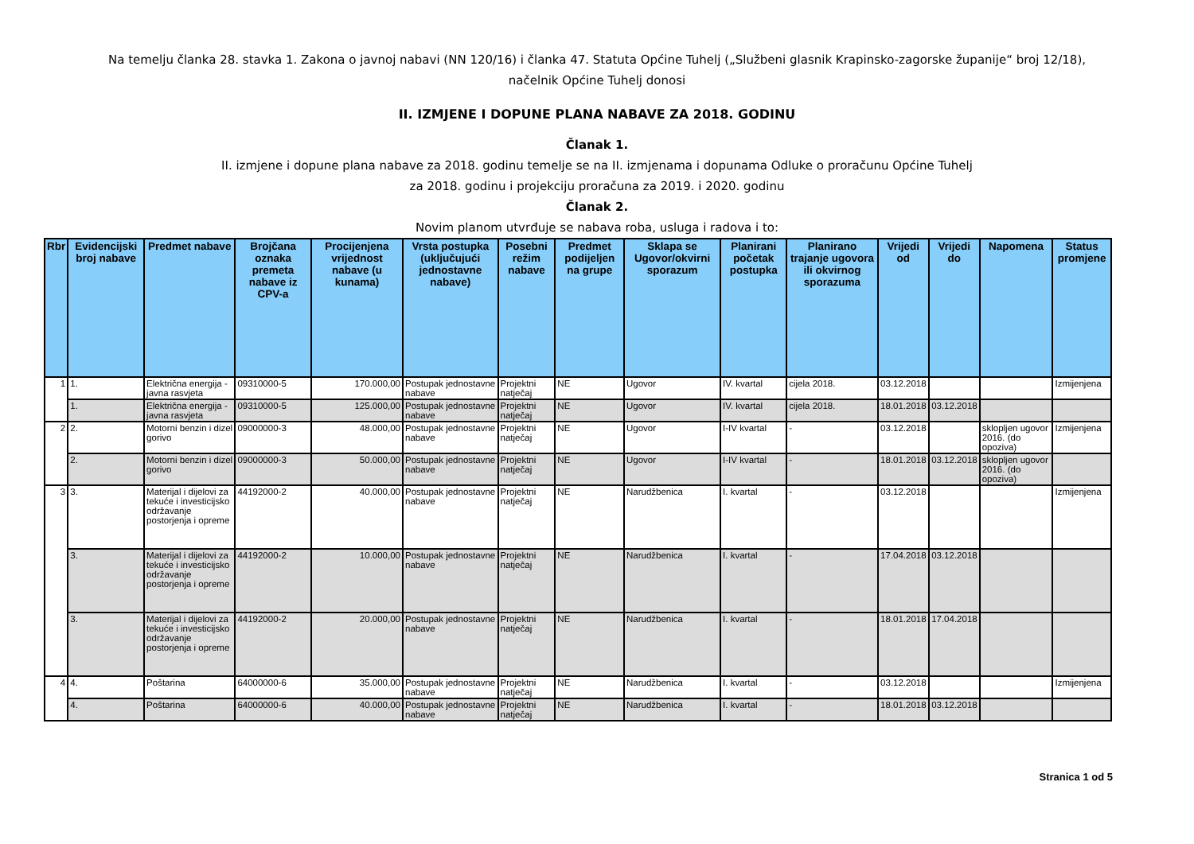Na temelju članka 28. stavka 1. Zakona o javnoj nabavi (NN 120/16) i članka 47. Statuta Općine Tuhelj („Službeni glasnik Krapinsko-zagorske županije“ broj 12/18),
načelnik Općine Tuhelj donosi
II. IZMJENE I DOPUNE PLANA NABAVE ZA 2018. GODINU
Članak 1.
II. izmjene i dopune plana nabave za 2018. godinu temelje se na II. izmjenama i dopunama Odluke o proračunu Općine Tuhelj
za 2018. godinu i projekciju proračuna za 2019. i 2020. godinu
Članak 2.
Novim planom utvrđuje se nabava roba, usluga i radova i to:
| Rbr | Evidencijski broj nabave | Predmet nabave | Brojčana oznaka premeta nabave iz CPV-a | Procijenjena vrijednost nabave (u kunama) | Vrsta postupka (uključujući jednostavne nabave) | Posebni režim nabave | Predmet podijeljen na grupe | Sklapa se Ugovor/okvirni sporazum | Planirani početak postupka | Planirano trajanje ugovora ili okvirnog sporazuma | Vrijedi od | Vrijedi do | Napomena | Status promjene |
| --- | --- | --- | --- | --- | --- | --- | --- | --- | --- | --- | --- | --- | --- | --- |
| 1 | 1. | Električna energija - javna rasvjeta | 09310000-5 | 170.000,00 | Postupak jednostavne nabave | Projektni natječaj | NE | Ugovor | IV. kvartal | cijela 2018. | 03.12.2018 | | | Izmijenjena |
| | 1. | Električna energija - javna rasvjeta | 09310000-5 | 125.000,00 | Postupak jednostavne nabave | Projektni natječaj | NE | Ugovor | IV. kvartal | cijela 2018. | 18.01.2018 | 03.12.2018 | | |
| 2 | 2. | Motorni benzin i dizel gorivo | 09000000-3 | 48.000,00 | Postupak jednostavne nabave | Projektni natječaj | NE | Ugovor | I-IV kvartal | - | 03.12.2018 | | sklopljen ugovor 2016. (do opoziva) | Izmijenjena |
| | 2. | Motorni benzin i dizel gorivo | 09000000-3 | 50.000,00 | Postupak jednostavne nabave | Projektni natječaj | NE | Ugovor | I-IV kvartal | - | 18.01.2018 | 03.12.2018 | sklopljen ugovor 2016. (do opoziva) | |
| 3 | 3. | Materijal i dijelovi za tekuće i investicijsko održavanje postorjenja i opreme | 44192000-2 | 40.000,00 | Postupak jednostavne nabave | Projektni natječaj | NE | Narudžbenica | I. kvartal | - | 03.12.2018 | | | Izmijenjena |
| | 3. | Materijal i dijelovi za tekuće i investicijsko održavanje postorjenja i opreme | 44192000-2 | 10.000,00 | Postupak jednostavne nabave | Projektni natječaj | NE | Narudžbenica | I. kvartal | - | 17.04.2018 | 03.12.2018 | | |
| | 3. | Materijal i dijelovi za tekuće i investicijsko održavanje postorjenja i opreme | 44192000-2 | 20.000,00 | Postupak jednostavne nabave | Projektni natječaj | NE | Narudžbenica | I. kvartal | - | 18.01.2018 | 17.04.2018 | | |
| 4 | 4. | Poštarina | 64000000-6 | 35.000,00 | Postupak jednostavne nabave | Projektni natječaj | NE | Narudžbenica | I. kvartal | - | 03.12.2018 | | | Izmijenjena |
| | 4. | Poštarina | 64000000-6 | 40.000,00 | Postupak jednostavne nabave | Projektni natječaj | NE | Narudžbenica | I. kvartal | - | 18.01.2018 | 03.12.2018 | | |
Stranica 1 od 5